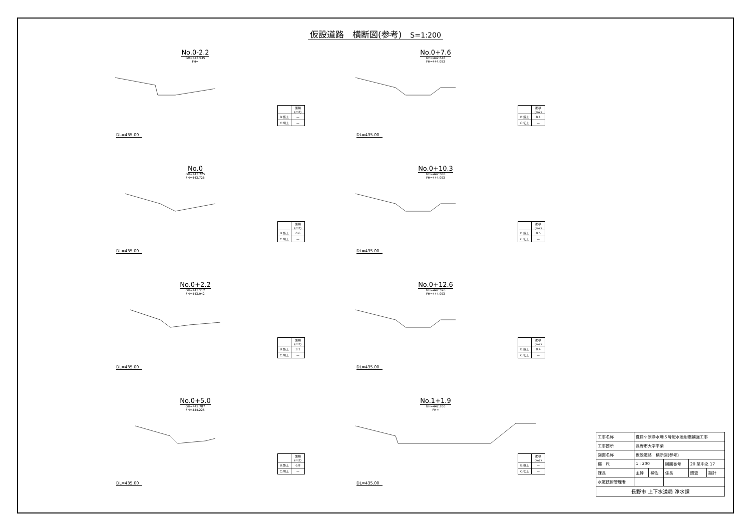仮設道路　横断図(参考)　S=1:200
No.0-2.2
GH=443.535
FH=
| | 面積(m2) |
| --- | --- |
| B:盛土 | — |
| C:切土 | — |
DL=435.00
No.0+7.6
GH=442.548
FH=444.093
| | 面積(m2) |
| --- | --- |
| B:盛土 | 8.1 |
| C:切土 | — |
DL=435.00
No.0
GH=443.725
FH=443.725
| | 面積(m2) |
| --- | --- |
| B:盛土 | 0.6 |
| C:切土 | — |
DL=435.00
No.0+10.3
GH=442.588
FH=444.093
| | 面積(m2) |
| --- | --- |
| B:盛土 | 8.5 |
| C:切土 | — |
DL=435.00
No.0+2.2
GH=443.512
FH=443.942
| | 面積(m2) |
| --- | --- |
| B:盛土 | 3.1 |
| C:切土 | — |
DL=435.00
No.0+12.6
GH=442.596
FH=444.093
| | 面積(m2) |
| --- | --- |
| B:盛土 | 8.4 |
| C:切土 | — |
DL=435.00
No.0+5.0
GH=442.787
FH=444.225
| | 面積(m2) |
| --- | --- |
| B:盛土 | 6.8 |
| C:切土 | — |
DL=435.00
No.1+1.9
GH=442.700
FH=
| | 面積(m2) |
| --- | --- |
| B:盛土 | — |
| C:切土 | — |
DL=435.00
| 工事名称 | 夏目ケ原浄水場５号配水池耐震補強工事 | | | | |
| 工事箇所 | 長野市大字平柴 | | | | |
| 図面名称 | 仮設道路 横断図(参考) | | | | |
| 縮 尺 | 1 : 200 | | 図面番号 | 20 葉中之 17 | |
| 課長 | 主幹 | 補佐 | 係長 | 照査 | 設計 |
| 水道技術管理者 | | | | | |
| 長野市 上下水道局 浄水課 | | | | | |